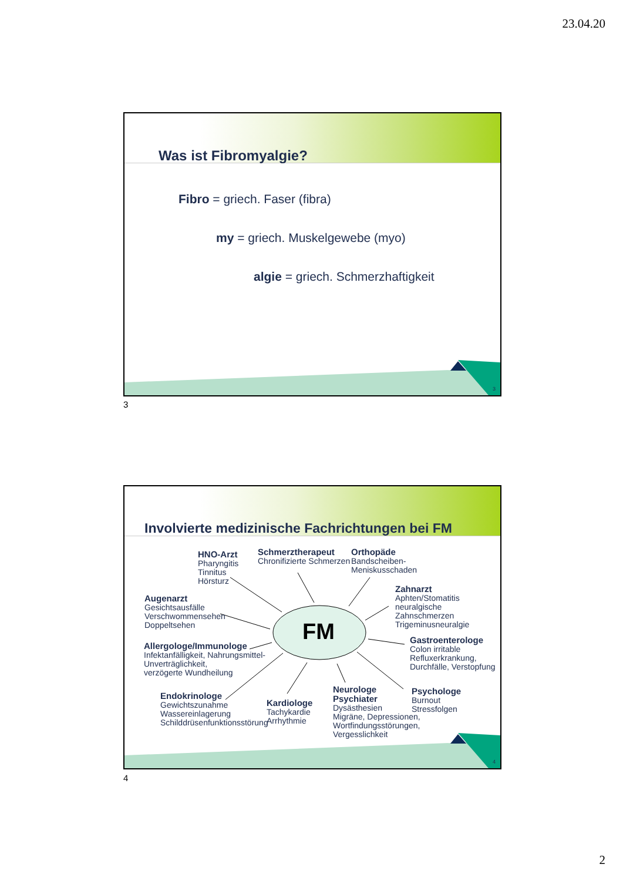23.04.20
Was ist Fibromyalgie?
Fibro = griech. Faser (fibra)
my = griech. Muskelgewebe (myo)
algie = griech. Schmerzhaftigkeit
3
3
Involvierte medizinische Fachrichtungen bei FM
FM
HNO-Arzt
Pharyngitis
Tinnitus
Hörsturz
Schmerztherapeut
Chronifizierte Schmerzen
Orthopäde
Bandscheiben-
Meniskusschaden
Zahnarzt
Aphten/Stomatitis
neuralgische Zahnschmerzen
Trigeminusneuralgie
Augenarzt
Gesichtsausfälle
Verschwommensehen
Doppeltsehen
Allergologe/Immunologe
Infektanfälligkeit, Nahrungsmittel-
Unverträglichkeit,
verzögerte Wundheilung
Gastroenterologe
Colon irritable
Refluxerkrankung,
Durchfälle, Verstopfung
Endokrinologe
Gewichtszunahme
Wassereinlagerung
Schilddrüsenfunktionsstörung
Kardiologe
Tachykardie
Arrhythmie
Neurologe
Psychiater
Dysästhesien
Migräne, Depressionen,
Wortfindungsstörungen,
Vergesslichkeit
Psychologe
Burnout
Stressfolgen
4
4
2